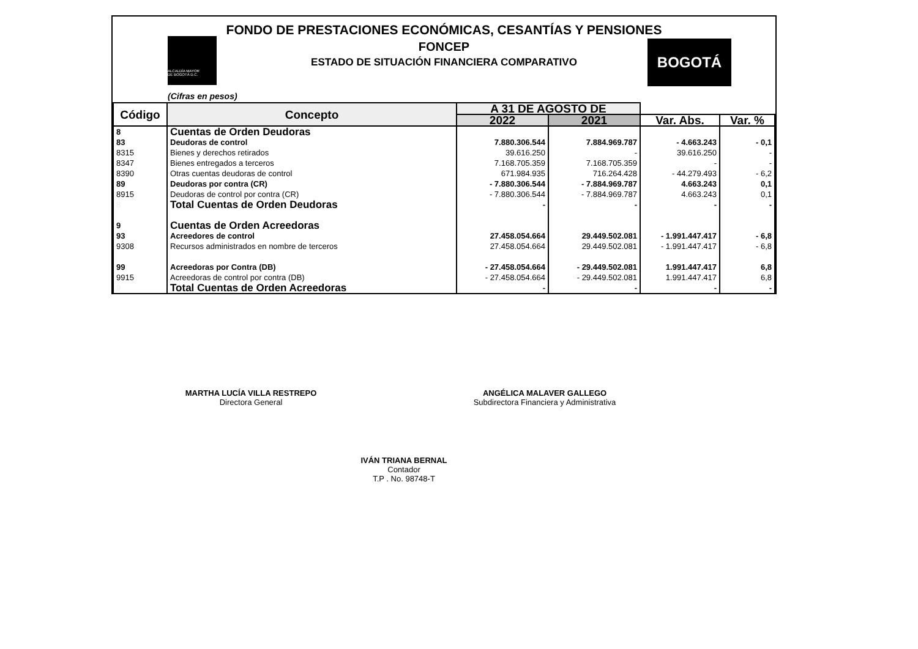FONDO DE PRESTACIONES ECONÓMICAS, CESANTÍAS Y PENSIONES
FONCEP
ESTADO DE SITUACIÓN FINANCIERA COMPARATIVO
ALCALDÍA MAYOR
DE BOGOTÁ D.C.
BOGOTÁ
(Cifras en pesos)
| Código | Concepto | A 31 DE AGOSTO DE | | | |
| --- | --- | --- | --- | --- | --- |
| | | 2022 | 2021 | Var. Abs. | Var. % |
| 8 | Cuentas de Orden Deudoras | | | | |
| 83 | Deudoras de control | 7.880.306.544 | 7.884.969.787 | - 4.663.243 | - 0,1 |
| 8315 | Bienes y derechos retirados | 39.616.250 | - | 39.616.250 | - |
| 8347 | Bienes entregados a terceros | 7.168.705.359 | 7.168.705.359 | - | - |
| 8390 | Otras cuentas deudoras de control | 671.984.935 | 716.264.428 | - 44.279.493 | - 6,2 |
| 89 | Deudoras por contra (CR) | - 7.880.306.544 | - 7.884.969.787 | 4.663.243 | 0,1 |
| 8915 | Deudoras de control por contra (CR) | - 7.880.306.544 | - 7.884.969.787 | 4.663.243 | 0,1 |
| 8 | Total Cuentas de Orden Deudoras | - | - | - | - |
| 9 | Cuentas de Orden Acreedoras | | | | |
| 93 | Acreedores de control | 27.458.054.664 | 29.449.502.081 | - 1.991.447.417 | - 6,8 |
| 9308 | Recursos administrados en nombre de terceros | 27.458.054.664 | 29.449.502.081 | - 1.991.447.417 | - 6,8 |
| 99 | Acreedoras por Contra (DB) | - 27.458.054.664 | - 29.449.502.081 | 1.991.447.417 | 6,8 |
| 9915 | Acreedoras de control por contra (DB) | - 27.458.054.664 | - 29.449.502.081 | 1.991.447.417 | 6,8 |
| 9 | Total Cuentas de Orden Acreedoras | - | - | - | - |
MARTHA LUCÍA VILLA RESTREPO
Directora General
ANGÉLICA MALAVER GALLEGO
Subdirectora Financiera y Administrativa
IVÁN TRIANA BERNAL
Contador
T.P . No. 98748-T